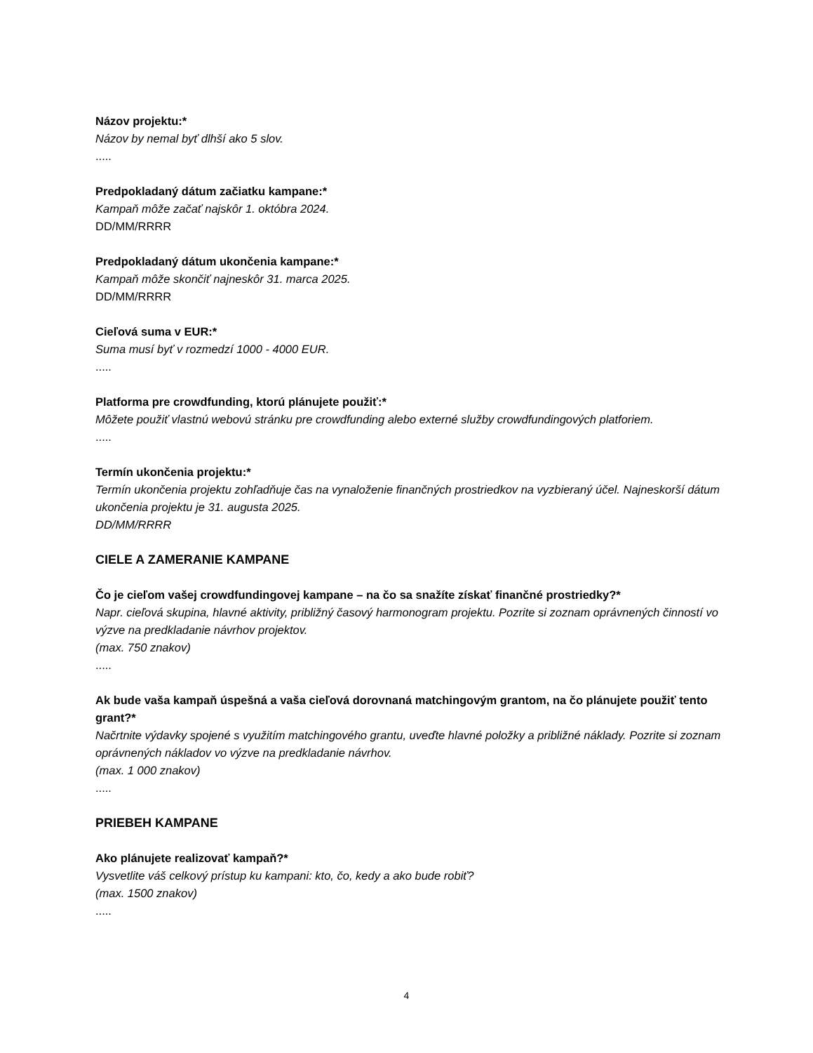Názov projektu:*
Názov by nemal byť dlhší ako 5 slov.
.....
Predpokladaný dátum začiatku kampane:*
Kampaň môže začať najskôr 1. októbra 2024.
DD/MM/RRRR
Predpokladaný dátum ukončenia kampane:*
Kampaň môže skončiť najneskôr 31. marca 2025.
DD/MM/RRRR
Cieľová suma v EUR:*
Suma musí byť v rozmedzí 1000 - 4000 EUR.
.....
Platforma pre crowdfunding, ktorú plánujete použiť:*
Môžete použiť vlastnú webovú stránku pre crowdfunding alebo externé služby crowdfundingových platforiem.
.....
Termín ukončenia projektu:*
Termín ukončenia projektu zohľadňuje čas na vynaloženie finančných prostriedkov na vyzbieraný účel. Najneskorší dátum ukončenia projektu je 31. augusta 2025.
DD/MM/RRRR
CIELE A ZAMERANIE KAMPANE
Čo je cieľom vašej crowdfundingovej kampane – na čo sa snažíte získať finančné prostriedky?*
Napr. cieľová skupina, hlavné aktivity, približný časový harmonogram projektu. Pozrite si zoznam oprávnených činností vo výzve na predkladanie návrhov projektov.
(max. 750 znakov)
.....
Ak bude vaša kampaň úspešná a vaša cieľová dorovnaná matchingovým grantom, na čo plánujete použiť tento grant?*
Načrtnite výdavky spojené s využitím matchingového grantu, uveďte hlavné položky a približné náklady. Pozrite si zoznam oprávnených nákladov vo výzve na predkladanie návrhov.
(max. 1 000 znakov)
.....
PRIEBEH KAMPANE
Ako plánujete realizovať kampaň?*
Vysvetlite váš celkový prístup ku kampani: kto, čo, kedy a ako bude robiť?
(max. 1500 znakov)
.....
4